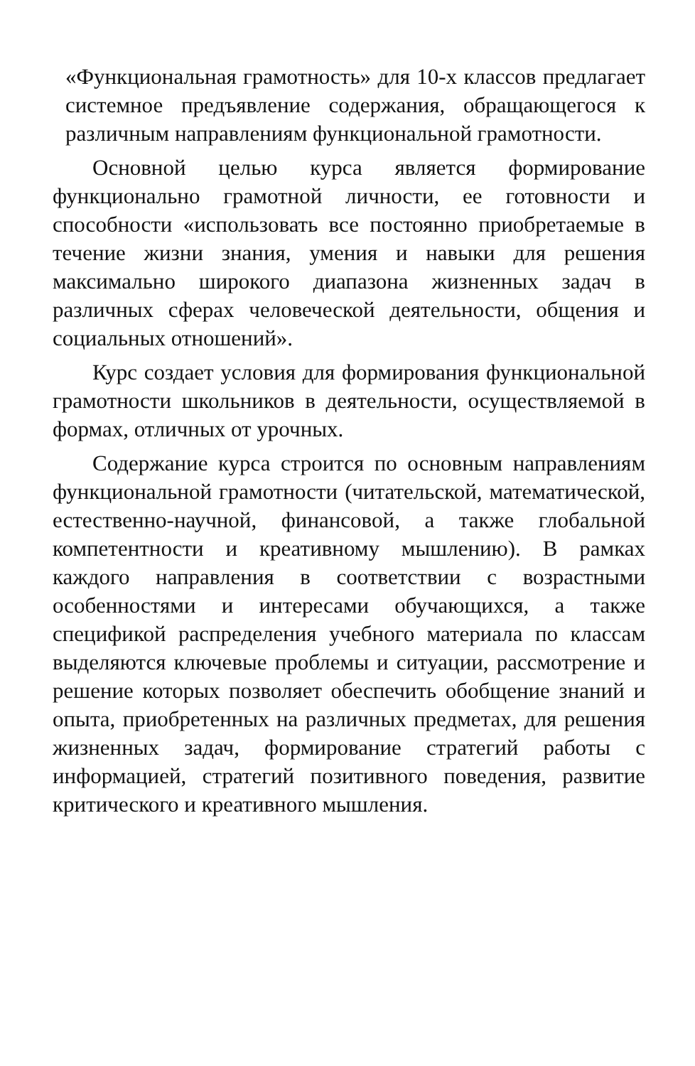«Функциональная грамотность» для 10-х классов предлагает системное предъявление содержания, обращающегося к различным направлениям функциональной грамотности.
Основной целью курса является формирование функционально грамотной личности, ее готовности и способности «использовать все постоянно приобретаемые в течение жизни знания, умения и навыки для решения максимально широкого диапазона жизненных задач в различных сферах человеческой деятельности, общения и социальных отношений».
Курс создает условия для формирования функциональной грамотности школьников в деятельности, осуществляемой в формах, отличных от урочных.
Содержание курса строится по основным направлениям функциональной грамотности (читательской, математической, естественно-научной, финансовой, а также глобальной компетентности и креативному мышлению). В рамках каждого направления в соответствии с возрастными особенностями и интересами обучающихся, а также спецификой распределения учебного материала по классам выделяются ключевые проблемы и ситуации, рассмотрение и решение которых позволяет обеспечить обобщение знаний и опыта, приобретенных на различных предметах, для решения жизненных задач, формирование стратегий работы с информацией, стратегий позитивного поведения, развитие критического и креативного мышления.